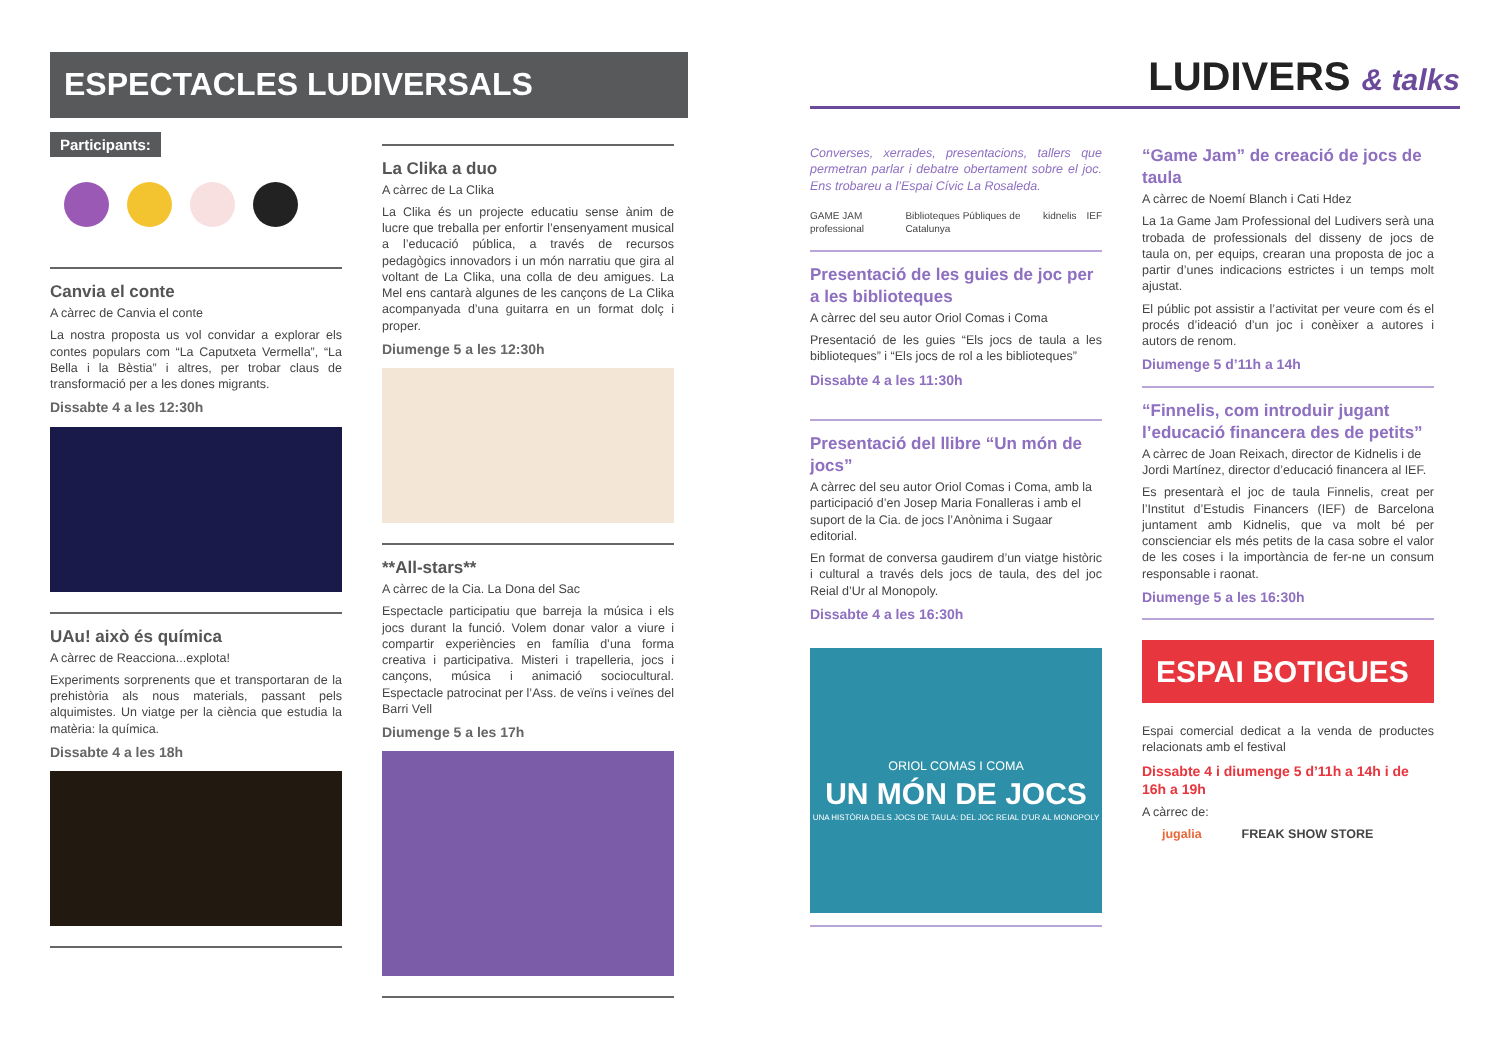ESPECTACLES LUDIVERSALS
Participants:
Canvia el conte
A càrrec de Canvia el conte
La nostra proposta us vol convidar a explorar els contes populars com “La Caputxeta Vermella”, “La Bella i la Bèstia” i altres, per trobar claus de transformació per a les dones migrants.
Dissabte 4 a les 12:30h
UAu! això és química
A càrrec de Reacciona...explota!
Experiments sorprenents que et transportaran de la prehistòria als nous materials, passant pels alquimistes. Un viatge per la ciència que estudia la matèria: la química.
Dissabte 4 a les 18h
La Clika a duo
A càrrec de La Clika
La Clika és un projecte educatiu sense ànim de lucre que treballa per enfortir l’ensenyament musical a l’educació pública, a través de recursos pedagògics innovadors i un món narratiu que gira al voltant de La Clika, una colla de deu amigues. La Mel ens cantarà algunes de les cançons de La Clika acompanyada d’una guitarra en un format dolç i proper.
Diumenge 5 a les 12:30h
**All-stars**
A càrrec de la Cia. La Dona del Sac
Espectacle participatiu que barreja la música i els jocs durant la funció. Volem donar valor a viure i compartir experiències en família d’una forma creativa i participativa. Misteri i trapelleria, jocs i cançons, música i animació sociocultural. Espectacle patrocinat per l’Ass. de veïns i veïnes del Barri Vell
Diumenge 5 a les 17h
LUDIVERS & talks
Converses, xerrades, presentacions, tallers que permetran parlar i debatre obertament sobre el joc. Ens trobareu a l’Espai Cívic La Rosaleda.
GAME JAM professional Biblioteques Públiques de Catalunya kidnelis IEF
Presentació de les guies de joc per a les biblioteques
A càrrec del seu autor Oriol Comas i Coma
Presentació de les guies “Els jocs de taula a les biblioteques” i “Els jocs de rol a les biblioteques”
Dissabte 4 a les 11:30h
Presentació del llibre “Un món de jocs”
A càrrec del seu autor Oriol Comas i Coma, amb la participació d’en Josep Maria Fonalleras i amb el suport de la Cia. de jocs l’Anònima i Sugaar editorial.
En format de conversa gaudirem d’un viatge històric i cultural a través dels jocs de taula, des del joc Reial d’Ur al Monopoly.
Dissabte 4 a les 16:30h
ORIOL COMAS I COMA
UN MÓN DE JOCS
UNA HISTÒRIA DELS JOCS DE TAULA: DEL JOC REIAL D’UR AL MONOPOLY
“Game Jam” de creació de jocs de taula
A càrrec de Noemí Blanch i Cati Hdez
La 1a Game Jam Professional del Ludivers serà una trobada de professionals del disseny de jocs de taula on, per equips, crearan una proposta de joc a partir d’unes indicacions estrictes i un temps molt ajustat.
El públic pot assistir a l’activitat per veure com és el procés d’ideació d’un joc i conèixer a autores i autors de renom.
Diumenge 5 d’11h a 14h
“Finnelis, com introduir jugant l’educació financera des de petits”
A càrrec de Joan Reixach, director de Kidnelis i de Jordi Martínez, director d’educació financera al IEF.
Es presentarà el joc de taula Finnelis, creat per l’Institut d’Estudis Financers (IEF) de Barcelona juntament amb Kidnelis, que va molt bé per conscienciar els més petits de la casa sobre el valor de les coses i la importància de fer-ne un consum responsable i raonat.
Diumenge 5 a les 16:30h
ESPAI BOTIGUES
Espai comercial dedicat a la venda de productes relacionats amb el festival
Dissabte 4 i diumenge 5 d’11h a 14h i de 16h a 19h
A càrrec de:
jugalia FREAK SHOW STORE